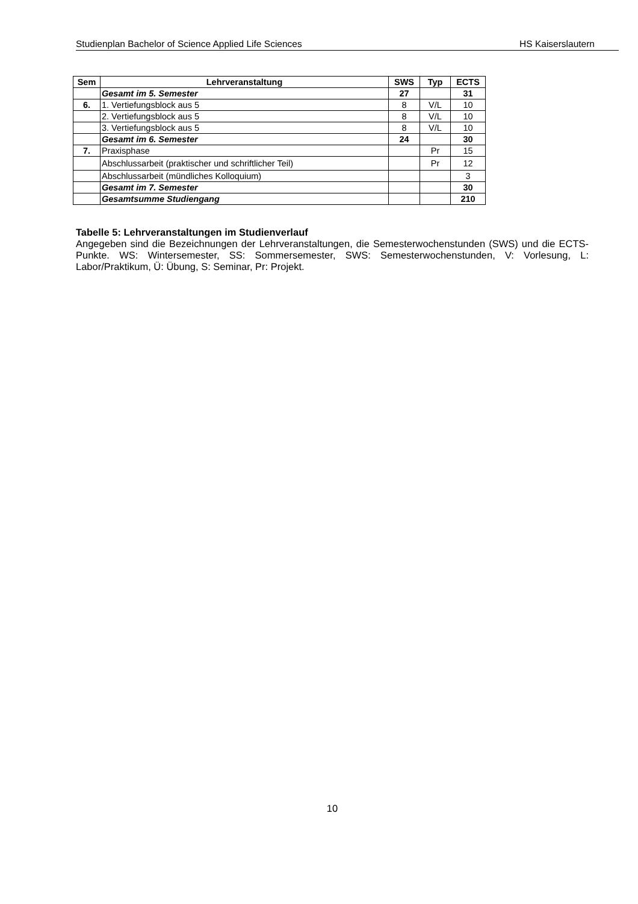Studienplan Bachelor of Science Applied Life Sciences HS Kaiserslautern
| Sem | Lehrveranstaltung | SWS | Typ | ECTS |
| --- | --- | --- | --- | --- |
| | Gesamt im 5. Semester | 27 | | 31 |
| 6. | 1. Vertiefungsblock aus 5 | 8 | V/L | 10 |
| | 2. Vertiefungsblock aus 5 | 8 | V/L | 10 |
| | 3. Vertiefungsblock aus 5 | 8 | V/L | 10 |
| | Gesamt im 6. Semester | 24 | | 30 |
| 7. | Praxisphase | | Pr | 15 |
| | Abschlussarbeit (praktischer und schriftlicher Teil) | | Pr | 12 |
| | Abschlussarbeit (mündliches Kolloquium) | | | 3 |
| | Gesamt im 7. Semester | | | 30 |
| | Gesamtsumme Studiengang | | | 210 |
Tabelle 5: Lehrveranstaltungen im Studienverlauf
Angegeben sind die Bezeichnungen der Lehrveranstaltungen, die Semesterwochenstunden (SWS) und die ECTS-Punkte. WS: Wintersemester, SS: Sommersemester, SWS: Semesterwochenstunden, V: Vorlesung, L: Labor/Praktikum, Ü: Übung, S: Seminar, Pr: Projekt.
10